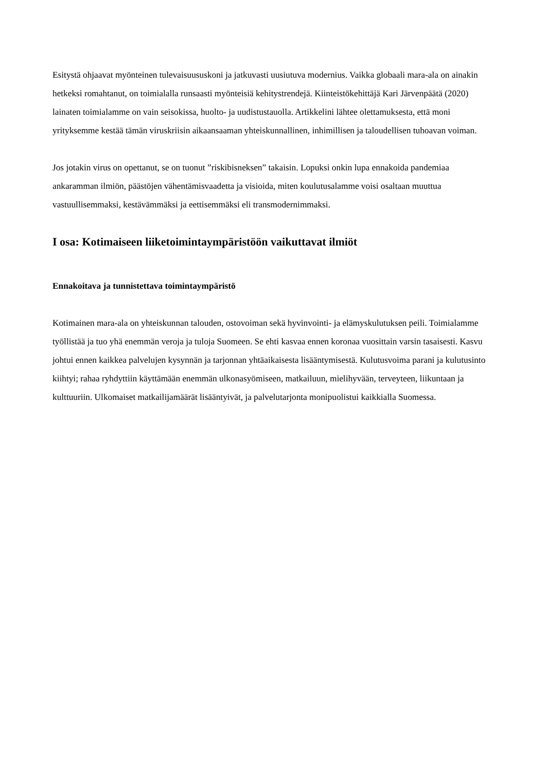Esitystä ohjaavat myönteinen tulevaisuususkoni ja jatkuvasti uusiutuva modernius. Vaikka globaali mara-ala on ainakin hetkeksi romahtanut, on toimialalla runsaasti myönteisiä kehitystrendejä. Kiinteistökehittäjä Kari Järvenpäätä (2020) lainaten toimialamme on vain seisokissa, huolto- ja uudistustauolla. Artikkelini lähtee olettamuksesta, että moni yrityksemme kestää tämän viruskriisin aikaansaaman yhteiskunnallinen, inhimillisen ja taloudellisen tuhoavan voiman.
Jos jotakin virus on opettanut, se on tuonut ”riskibisneksen” takaisin. Lopuksi onkin lupa ennakoida pandemiaa ankaramman ilmiön, päästöjen vähentämisvaadetta ja visioida, miten koulutusalamme voisi osaltaan muuttua vastuullisemmaksi, kestävämmäksi ja eettisemmäksi eli transmodernimmaksi.
I osa: Kotimaiseen liiketoimintaympäristöön vaikuttavat ilmiöt
Ennakoitava ja tunnistettava toimintaympäristö
Kotimainen mara-ala on yhteiskunnan talouden, ostovoiman sekä hyvinvointi- ja elämyskulutuksen peili. Toimialamme työllistää ja tuo yhä enemmän veroja ja tuloja Suomeen. Se ehti kasvaa ennen koronaa vuosittain varsin tasaisesti. Kasvu johtui ennen kaikkea palvelujen kysynnän ja tarjonnan yhtäaikaisesta lisääntymisestä. Kulutusvoima parani ja kulutusinto kiihtyi; rahaa ryhdyttiin käyttämään enemmän ulkonasyömiseen, matkailuun, mielihyvään, terveyteen, liikuntaan ja kulttuuriin. Ulkomaiset matkailijamäärät lisääntyivät, ja palvelutarjonta monipuolistui kaikkialla Suomessa.